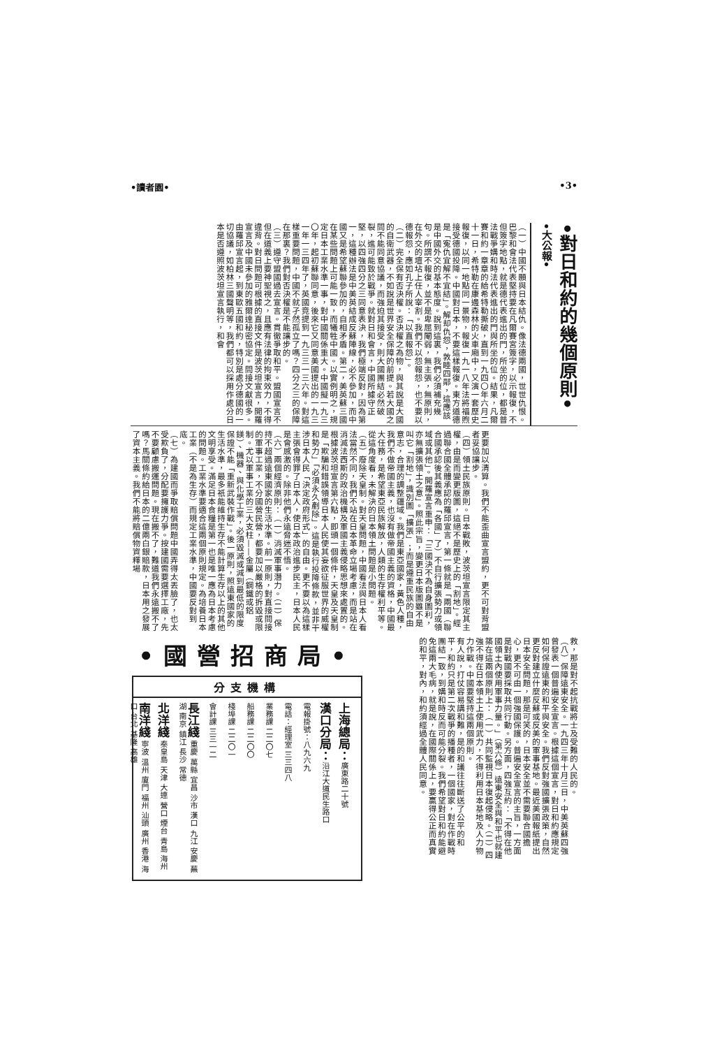•讀者園• •3•
•對日和約的幾個原則•
•大公報•
（一）中國不願與日本結仇。像法德兩國，世世仇恨。巴黎和會法代表堅持要在凡爾賽宮簽字，以示報復，不但簽字地點，就是德代表進出的門，所坐的位，都是普法戰爭媾和時法代表進出的門與所坐的位。結果，凡爾賽和約一章章的給希特勒撕破，直到一九四〇年六月二十一日，希特勒在康邊森林的火車廂中，又演一套歷史報復，以同一地點同一景物，報復一九一八年法將福煦接受德國投降。中國對日本，不要這樣報復。東方道德是「寃仇宜解不宜結」。解却仇怨，敦睦四鄰，這應該是中國外交的基本態度。說到這裏，我們必須補充幾句。所謂不報復，並不是卑屈閹弱，無主張，無原則，在外交的壇坫上任人宰割。我們不以怨報怨，也不要以德報怨，應如孔子所說：「以直報怨」。
（二）完全保有否決權。否決權之為物，與其說是大國的自衛武器，不如說是世界安全保障的前提。若大國之間不能同意協議，而強迫其接受，則大國團結必然破裂，進可能致於戰爭。就對日和會言，中國所據守正堅，以四強四分之三同意表決，我們極端反對，因為第一，這種辦法是中美英結成反蘇陣線，必不參加，而中國又是希望蘇聯參加的，自相矛盾。第二，美英蘇三國在某些問題上可能一致，而犧牲中國。以實例明之，規定日本工業水準一事，對中國關係重大。中國擬一九三〇年，起初蘇聯同意，後來它又同意美國提出的一九三一年一三四年了，英國竟提到一九三三一三六年。對這樣重要問題，中國不就孑然孤立了嗎？四分之三的保障在那裏？我們對否決權是不能讓步的。
（三）遵守盟國過去宣言。貫徹爭取和平。盟國宣言不但在道義上要神聖視之，且應有法律的拘束效力，不得違背。對日問題可根據的直接文件是波茨坦宣言，開羅宣言及中國未參加的雅爾達秘密協定。間接文獻很多。由羅邱宣言起，到東歐五國和約，特別是處分德國的一切協議，如柏林三國聲明等，我們都可以採用作處分日本是否遵照波茨坦宣言執行，和會
更要加以清算。我們不能歪曲宣言盟約，更不可對背盟者妥協讓步。
（四）領土民族原則。日本戰敗，波茨坦宣言限定其主權，由是而變更版圖，這絕不是歷史上的「割地」。經過聯合國全體承認的羅邱宣言，第一條就是「兩國（聯合國承認後其義應為「各國」了）不自行擴張勢力或領域或其他」。開羅宣言重申：「三國決不為自身圖利，亦無擴張領土之意」。照此宗旨，變更日本版圖雖不是叫它「割地」，識別圖「擴張」；而是遵重民族的自由意志，合理的調整疆域。我們是東亞國家，黃色人種，我們不做帝國主義，也沒有做帝國主義的資格，中國最大任務，是希望東亞民族解放，人類的生存權利平等。從這角度看，未解決的日本領土問題是小問題。
（五）廢除天皇制。對天皇問題，中國看法與日本人看法當然不同，我們不站在日本革命立場考慮，而是站在消滅法西斯的政治機構及軍國主義侵略思想來處置的。根據波茨坦宣言第六點，即頭一個條件，天皇及天皇制是「欺騙和錯誤領導日本人民使其妄欲征服世界的威權和勢力」「必須永久剷除」。這是執行投降條款，並非干涉日本人民「決定政府形式」的自由。更不要以為這樣主張會得罪了日本人，使日本政治進步民主，日本人民是會感激的。除非他們永遠脅迷不悟。
（六）兩個經濟原則：（一）消滅軍事潛力。（二）保持不超過遠東國家的生活水準。前一原則，對直接間接的軍事工業，不分國營民營，都要加以嚴格的拆毀或限制。尤以軍事工業的三大支柱——金屬（鋼鐵或鋁鎂）、機器、與化學工業，必須毀滅或減到最低的限度保證不能「重新武裝作戰」。後一原則，照遠東國家的生活水準，最多祇能維持生存不能計算生存以上的其他文明享受。滿足日本食糧是第一也是唯一應為日本考慮的問題。工業水準要適合這兩個原則規定。為培養日本工業（不是為生存）而規定工業水準，中國要反對到底。
（七）為建國而爭取賠償問題中國弄得太丟臉了，也太受欺負了，分配要擁護力爭。按建國需要選擇工廠，先不要顧慮搬運問題。現在搬不了，難道我們永遠搬不了嗎？馬關條約給日本的二億兩白銀賠款，日本用之發展了資本主義。我們不能將賠償物資釋場
救，那是對不起抗戰將士及受難的人民的。
（八）保障遠東安全。一九四三年十月三日，中美英蘇四強曾發表一個普遍安全宣言。根據這個宣言，對日和約應規定如何保證遠東的和平與安全。我們反對強國擴張政策，自然更反對建立什麼反蘇或反美的軍事基地。最近美國報紙提出日本安全問題，那是可笑的，日本安全並不需要聯合國擔心，更不可由一個強國保護。普遍安全宣言的主旨，一方面是對戰國要採取共同行動。另方面，四強互約：「不得在他國領土內使用軍事力量。」（第六條）遠東安全與和平也就建築在這兩個原則上：（一）共同監視日本復起侵略。（二）四強不得在日本領土上使用武力，不得利用日本基地及人力物力作戰。中國要堅持這兩個原則。
有人說，打仗容易講和難，是的和議往往斷送了公平的和平，和約只是第二次戰爭的播種者，一個國家，對在作戰時團結一致，到媾和時反而可能分裂。我們希望對日和約能避免這兩大毛病，就是說，在國際關係上，要贏得公正而真實的和平，對內，和約須經過全體人民同意。
•國營招商局•
分支機構
上海總局：廣東路二十號
漢口分局：沿江大道民生路口
電報掛號：八九六九
電話：經理室 三三四八
業務課 二二〇七
船務課 二二〇〇
棧埠課 二二〇一
會計課 三三一二
長江綫 重慶 萬縣 宜昌 沙市 漢口 九江 安慶 蕪湖 南京 鎮江 長沙 常德
北洋綫 秦皇島 天津 大連 營口 煙台 青島 海州
南洋綫 寧波 溫州 廈門 福州 汕頭 廣州 香港 海口 台北 基隆 高雄